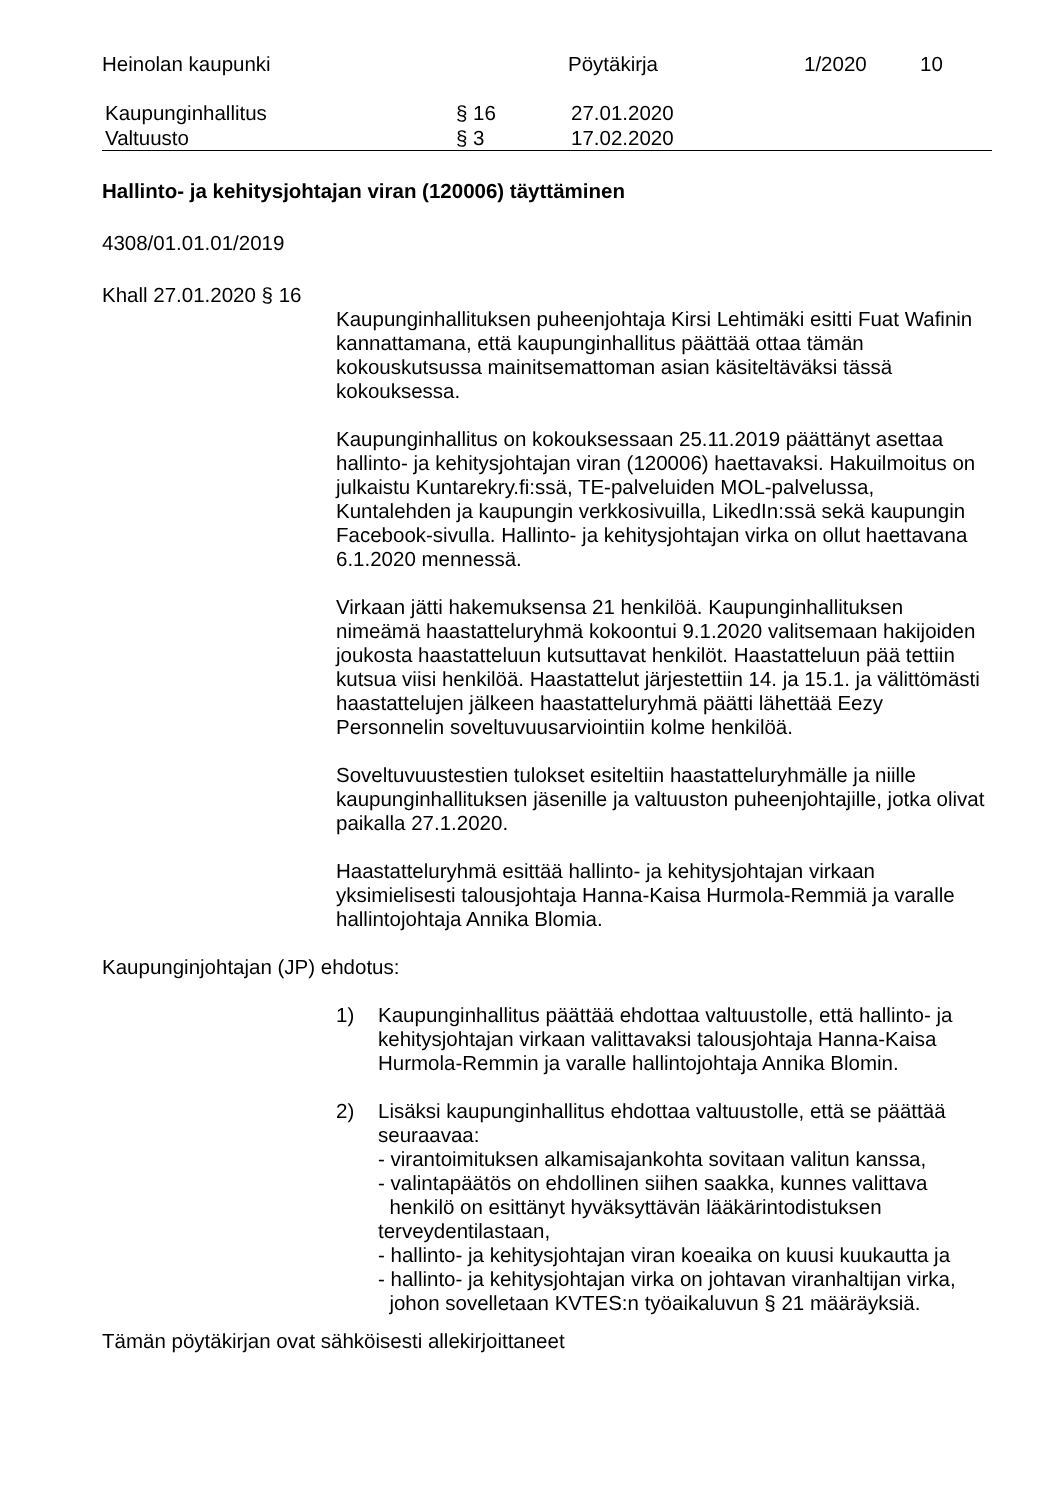Heinolan kaupunki Pöytäkirja 1/2020 10
Kaupunginhallitus § 16 27.01.2020
Valtuusto § 3 17.02.2020
Hallinto- ja kehitysjohtajan viran (120006) täyttäminen
4308/01.01.01/2019
Khall 27.01.2020 § 16
Kaupunginhallituksen puheenjohtaja Kirsi Lehtimäki esitti Fuat Wafinin kannattamana, että kaupunginhallitus päättää ottaa tämän kokouskutsussa mainitsematto­man asian käsiteltäväksi tässä kokouksessa.
Kaupunginhallitus on kokouksessaan 25.11.2019 päättänyt asettaa hallinto- ja kehitysjohtajan viran (120006) haettavaksi. Hakuilmoitus on julkaistu Kuntarekry.fi:ssä, TE-palveluiden MOL-palvelussa, Kuntalehden ja kaupungin verkkosivuilla, LikedIn:ssä sekä kaupungin Facebook-sivulla. Hallinto- ja kehitysjohtajan virka on ollut haettavana 6.1.2020 mennessä.
Virkaan jätti hakemuksensa 21 henkilöä. Kaupunginhallituksen nimeämä haastatteluryhmä kokoontui 9.1.2020 valitsemaan hakijoiden joukosta haastatteluun kutsuttavat henkilöt. Haastatteluun pää tettiin kutsua viisi henkilöä. Haastattelut järjestettiin 14. ja 15.1. ja välittömästi haastattelujen jälkeen haastatteluryhmä päätti lähettää Eezy Personnelin soveltuvuusarviointiin kolme henkilöä.
Soveltuvuustestien tulokset esiteltiin haastatteluryhmälle ja niille kaupunginhallituksen jäsenille ja valtuuston puheenjohtajille, jotka olivat paikalla 27.1.2020.
Haastatteluryhmä esittää hallinto- ja kehitysjohtajan virkaan yksimielisesti talousjohtaja Hanna-Kaisa Hurmola-Remmiä ja varalle hallintojohtaja Annika Blomia.
Kaupunginjohtajan (JP) ehdotus:
1)
Kaupunginhallitus päättää ehdottaa valtuustolle, että hallinto- ja kehitysjohtajan virkaan valittavaksi talousjohtaja Hanna-Kaisa Hurmola-Remmin ja varalle hallintojohtaja Annika Blomin.
2)
Lisäksi kaupunginhallitus ehdottaa valtuustolle, että se päättää seuraavaa:
- virantoimituksen alkamisajankohta sovitaan valitun kanssa,
- valintapäätös on ehdollinen siihen saakka, kunnes valittava
henkilö on esittänyt hyväksyttävän lääkärintodistuksen terveydentilastaan,
- hallinto- ja kehitysjohtajan viran koeaika on kuusi kuukautta ja
- hallinto- ja kehitysjohtajan virka on johtavan viranhaltijan virka,
johon sovelletaan KVTES:n työaikaluvun § 21 määräyksiä.
Tämän pöytäkirjan ovat sähköisesti allekirjoittaneet